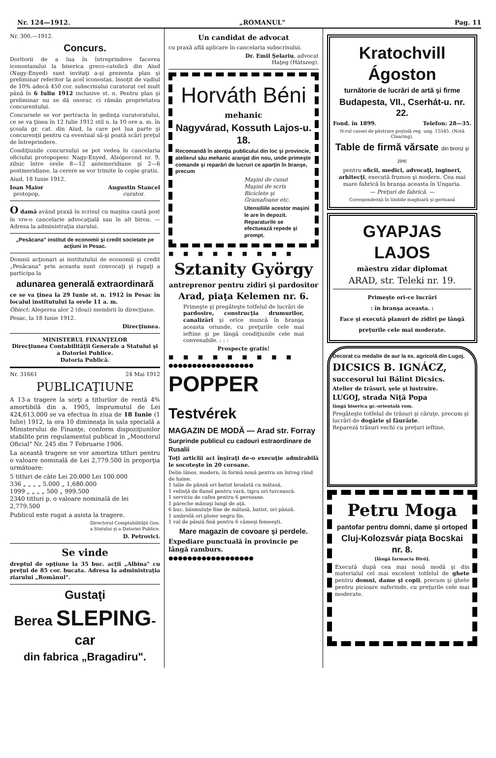Nr. 124—1912. „ROMANUL" Pag. 11
Nr. 300.—1912.
Concurs.
Doritorii de a lua în întreprindere facerea iconostasului la biserica greco-catolică din Aiud (Nagy-Enyed) sunt invitaţi a-şi prezenta plan şi preliminar referitor la acel iconostas, însoţit de vadiul de 10% adecă 450 cor. subscrisului curatorat cel mult până în 6 Iuliu 1912 inclusive st. n. Pentru plan şi preliminar nu se dă onorar, ci rămân proprietatea concurentului.
Concursele se vor pertracta în şedinţa curatoratului, ce se va ţinea în 12 Iulie 1912 stil n. la 10 ore a. m. în şcoala gr. cat. din Aiud, la care pot lua parte şi concurenţii pentru ca eventual să-şi poată scări preţul de întreprindere.
Condiţiunile concursului se pot vedea în cancelaria oficiului protopopesc Nagy-Enyed, Alsóporond nr. 9, zilnic între orele 8—12 antemeridiane şi 2—6 postmeridiane, la cerere se vor trimite în copie gratis.
Aiud, 18 Iunie 1912.
Ioan Maior
protopop, Augustin Stancel
curator.
O damă având praxă în scrisul cu maşina caută post în vre-o cancelarie advocaţială sau în alt birou. — Adresa la administraţia ziarului.
„Pesăcana" institut de economii şi credit societate pe acţiuni in Pesac.
Domnii acţionari ai institutului de economii şi credit „Pesăcana" prin aceasta sunt convocaţi şi rugaţi a participa la
adunarea generală extraordinară
ce se va ţinea la 29 Iunie st. n. 1912 în Pesac în localul institutului la orele 11 a. m.
Obiect: Alegerea alor 2 (doui) membrii în direcţiune.
Pesac, la 18 Iunie 1912.
Direcţiunea.
MINISTERUL FINANŢELOR
Direcţiunea Contabilităţii Generale a Statului şi a Datoriei Publice.
Datoria Publică.
Nr. 31661 24 Mai 1912
PUBLICAŢIUNE
A 13-a tragere la sorţi a titlurilor de rentă 4% amortibilă din a. 1905, împrumutul de Lei 424,613.000 se va efectua în ziua de 18 Iunie (1 Iulie) 1912, la ora 10 dimineaţa în sala specială a Ministerului de Finanţe, conform dispoziţiunilor stabilite prin regulamentul publicat în „Monitorul Oficial" Nr. 245 din 7 Februarie 1906.
La această tragere se vor amortiza titluri pentru o valoare nominală de Lei 2,779.500 în proporţia următoare:
5 titluri de câte Lei 20.000 Lei 100.000
336 „ „ „ „ 5.000 „ 1,680.000
1999 „ „ „ „ 500 „ 999.500
2340 titluri p. o valoare nominală de lei 2,779.500
Publicul este rugat a asista la tragere.
Directorul Comptabilităţii Gen.
a Statului şi a Datoriei Publice.
D. Petrovici.
Se vinde
dreptul de opţiune la 35 buc. acţii „Albina" cu preţul de 85 cor. bucata. Adresa la administraţia ziarului „Românul".
Gustaţi
Berea SLEPING-car
din fabrica „Bragadiru".
Un candidat de advocat
cu praxă află aplicare în cancelaria subscrisului.
Dr. Emil Şelariu, advocat
Haţeg (Hátszeg).
Horváth Béni
mehanic
Nagyvárad, Kossuth Lajos-u. 18.
Recomandă în atenţia publicului din loc şi provincie, atelierul său mehanic aranjat din nou, unde primeşte comande şi reparări de lucruri ce aparţin în branşe, precum
Maşini de cusut
Maşini de scris
Biciclete şi
Gramafoane etc.
Utensiliile acestor maşini le are în depozit.
Reparaturile se efectuează repede şi prompt.
■ ■ ■ ■ ■ ■ ■ ■ ■
Sztanity György
antreprenor pentru zidiri şi pardositor
Arad, piaţa Kelemen nr. 6.
Primeşte şi pregăteşte totfelul de lucrări de pardosire, construcţia drumurilor, canalizări şi orice muncă în branşa aceasta oriunde, cu preţurile cele mai ieftine şi pe lângă condiţiunile cele mai convenabile. : : :
Prospecte gratis!
■ ■ ■ ■ ■ ■ ■ ■ ■
●●●●●●●●●●●●●●●●●●
POPPER Testvérek
MAGAZIN DE MODĂ — Arad str. Forray
Surprinde publicul cu cadouri estraordinare de Rusalii
Toţi articlii aci înşiraţi de-o execuţie admirabilă le socoteşte în 20 coroane.
Delin lânos, modern, în formă nouă pentru un întreg rând de haine.
1 talie de pânză ori batist brodată cu mătasă,
1 velinţă de flanel pentru vară, tigru ori turcească.
1 serviciu de cafea pentru 6 persoane.
1 păreche mănuşi lungi de aţă.
6 buc. băsmuluţe fine de mătasă, batist, ori pânză.
1 umbrelă ori ploier negru fin.
1 val de pânză fină pentru 6 cămeşi femeeşti.
Mare magazin de covoare şi perdele.
Expediare punctuală în provincie pe lângă ramburs.
●●●●●●●●●●●●●●●●●●
Kratochvill Ágoston
turnătorie de lucrări de artă şi firme
Budapesta, VII., Cserhát-u. nr. 22.
Fond. în 1899. Telefon: 28—35.
N-rul cassei de păstrare poştală reg. ung. 15545. (Notă Clearing).
Table de firmă vărsate din bronz şi zinc
pentru oficii, medici, advocaţi, ingineri, arhitecţi, execută frumos şi modern. Cea mai mare fabrică în branşa aceasta în Ungaria.
— Preţuri de fabrică. —
Corespondenţă în limbile maghiară şi germană
GYAPJAS LAJOS
măestru zidar diplomat
ARAD, str. Teleki nr. 19.
Primeşte ori-ce lucrări
: în branşa aceasta. :
Face şi execută planuri de zidiri pe lângă preţurile cele mai moderate.
Decorat cu medalie de aur la ex. agricolă din Lugoj.
DICSICS B. IGNÁCZ,
succesorul lui Bálint Dicsics.
Atelier de trăsuri, şele şi lustruire.
LUGOJ, strada Niţă Popa
lângă biserica gr.-orientală rom.
Pregăteşte totfelul de trăsuri şi căruţe, precum şi lucrări de dogărie şi făurărie.
Repareză trăsuri vechi cu preţuri ieftine.
Petru Moga
pantofar pentru domni, dame şi ortoped
Cluj-Kolozsvár piaţa Bocskai nr. 8.
[lângă farmacia Biró].
Execută după cea mai nouă modă şi din materialul cel mai excelent totfelul de ghete pentru domni, dame şi copii, precum şi ghete pentru picioare suferinde, cu preţurile cele mai moderate.